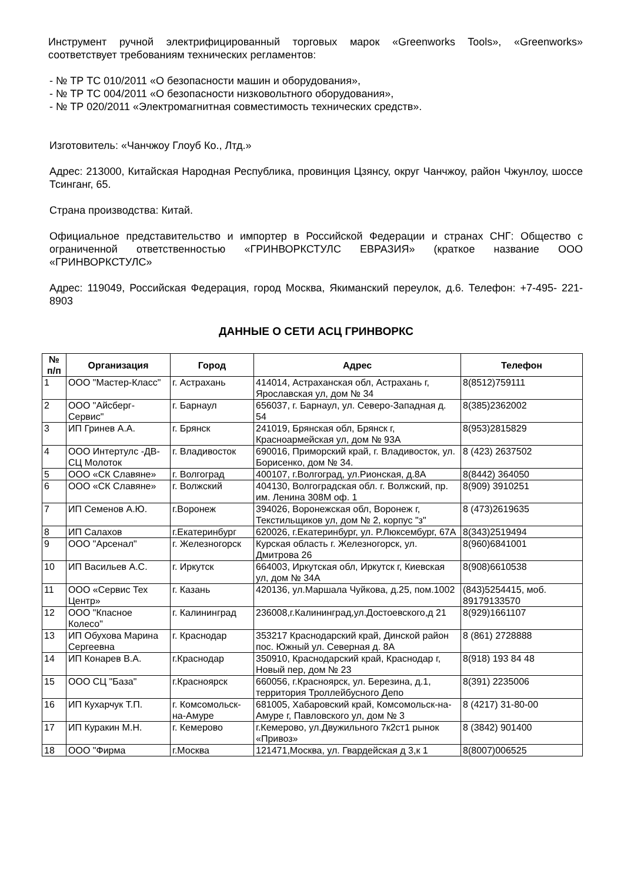Инструмент ручной электрифицированный торговых марок «Greenworks Tools», «Greenworks» соответствует требованиям технических регламентов:
- № ТР ТС 010/2011 «О безопасности машин и оборудования»,
- № ТР ТС 004/2011 «О безопасности низковольтного оборудования»,
- № ТР 020/2011 «Электромагнитная совместимость технических средств».
Изготовитель: «Чанчжоу Глоуб Ко., Лтд.»
Адрес: 213000, Китайская Народная Республика, провинция Цзянсу, округ Чанчжоу, район Чжунлоу, шоссе Тсинганг, 65.
Страна производства: Китай.
Официальное представительство и импортер в Российской Федерации и странах СНГ: Общество с ограниченной ответственностью «ГРИНВОРКСТУЛС ЕВРАЗИЯ» (краткое название ООО «ГРИНВОРКСТУЛС»
Адрес: 119049, Российская Федерация, город Москва, Якиманский переулок, д.6. Телефон: +7-495- 221-8903
ДАННЫЕ О СЕТИ АСЦ ГРИНВОРКС
| № п/п | Организация | Город | Адрес | Телефон |
| --- | --- | --- | --- | --- |
| 1 | ООО "Мастер-Класс" | г. Астрахань | 414014, Астраханская обл, Астрахань г, Ярославская ул, дом № 34 | 8(8512)759111 |
| 2 | ООО "Айсберг-Сервис" | г. Барнаул | 656037, г. Барнаул, ул. Северо-Западная д. 54 | 8(385)2362002 |
| 3 | ИП Гринев А.А. | г. Брянск | 241019, Брянская обл, Брянск г, Красноармейская ул, дом № 93А | 8(953)2815829 |
| 4 | ООО Интертулс -ДВ-СЦ Молоток | г. Владивосток | 690016, Приморский край, г. Владивосток, ул. Борисенко, дом № 34. | 8 (423) 2637502 |
| 5 | ООО «СК Славяне» | г. Волгоград | 400107, г.Волгоград, ул.Рионская, д.8А | 8(8442) 364050 |
| 6 | ООО «СК Славяне» | г. Волжский | 404130, Волгоградская обл. г. Волжский, пр. им. Ленина 308М оф. 1 | 8(909) 3910251 |
| 7 | ИП Семенов А.Ю. | г.Воронеж | 394026, Воронежская обл, Воронеж г, Текстильщиков ул, дом № 2, корпус "з" | 8 (473)2619635 |
| 8 | ИП Салахов | г.Екатеринбург | 620026, г.Екатеринбург, ул. Р.Люксембург, 67А | 8(343)2519494 |
| 9 | ООО "Арсенал" | г. Железногорск | Курская область г. Железногорск, ул. Дмитрова 26 | 8(960)6841001 |
| 10 | ИП Васильев А.С. | г. Иркутск | 664003, Иркутская обл, Иркутск г, Киевская ул, дом № 34А | 8(908)6610538 |
| 11 | ООО «Сервис Тех Центр» | г. Казань | 420136, ул.Маршала Чуйкова, д.25, пом.1002 | (843)5254415, моб. 89179133570 |
| 12 | ООО "Кпасное Колесо" | г. Калининград | 236008,г.Калининград,ул.Достоевского,д 21 | 8(929)1661107 |
| 13 | ИП Обухова Марина Сергеевна | г. Краснодар | 353217 Краснодарский край, Динской район пос. Южный ул. Северная д. 8А | 8 (861) 2728888 |
| 14 | ИП Конарев В.А. | г.Краснодар | 350910, Краснодарский край, Краснодар г, Новый пер, дом № 23 | 8(918) 193 84 48 |
| 15 | ООО СЦ "База" | г.Красноярск | 660056, г.Красноярск, ул. Березина, д.1, территория Троллейбусного Депо | 8(391) 2235006 |
| 16 | ИП Кухарчук Т.П. | г. Комсомольск-на-Амуре | 681005, Хабаровский край, Комсомольск-на-Амуре г, Павловского ул, дом № 3 | 8 (4217) 31-80-00 |
| 17 | ИП Куракин М.Н. | г. Кемерово | г.Кемерово, ул.Двужильного 7к2ст1 рынок «Привоз» | 8 (3842) 901400 |
| 18 | ООО "Фирма | г.Москва | 121471,Москва, ул. Гвардейская д 3,к 1 | 8(8007)006525 |